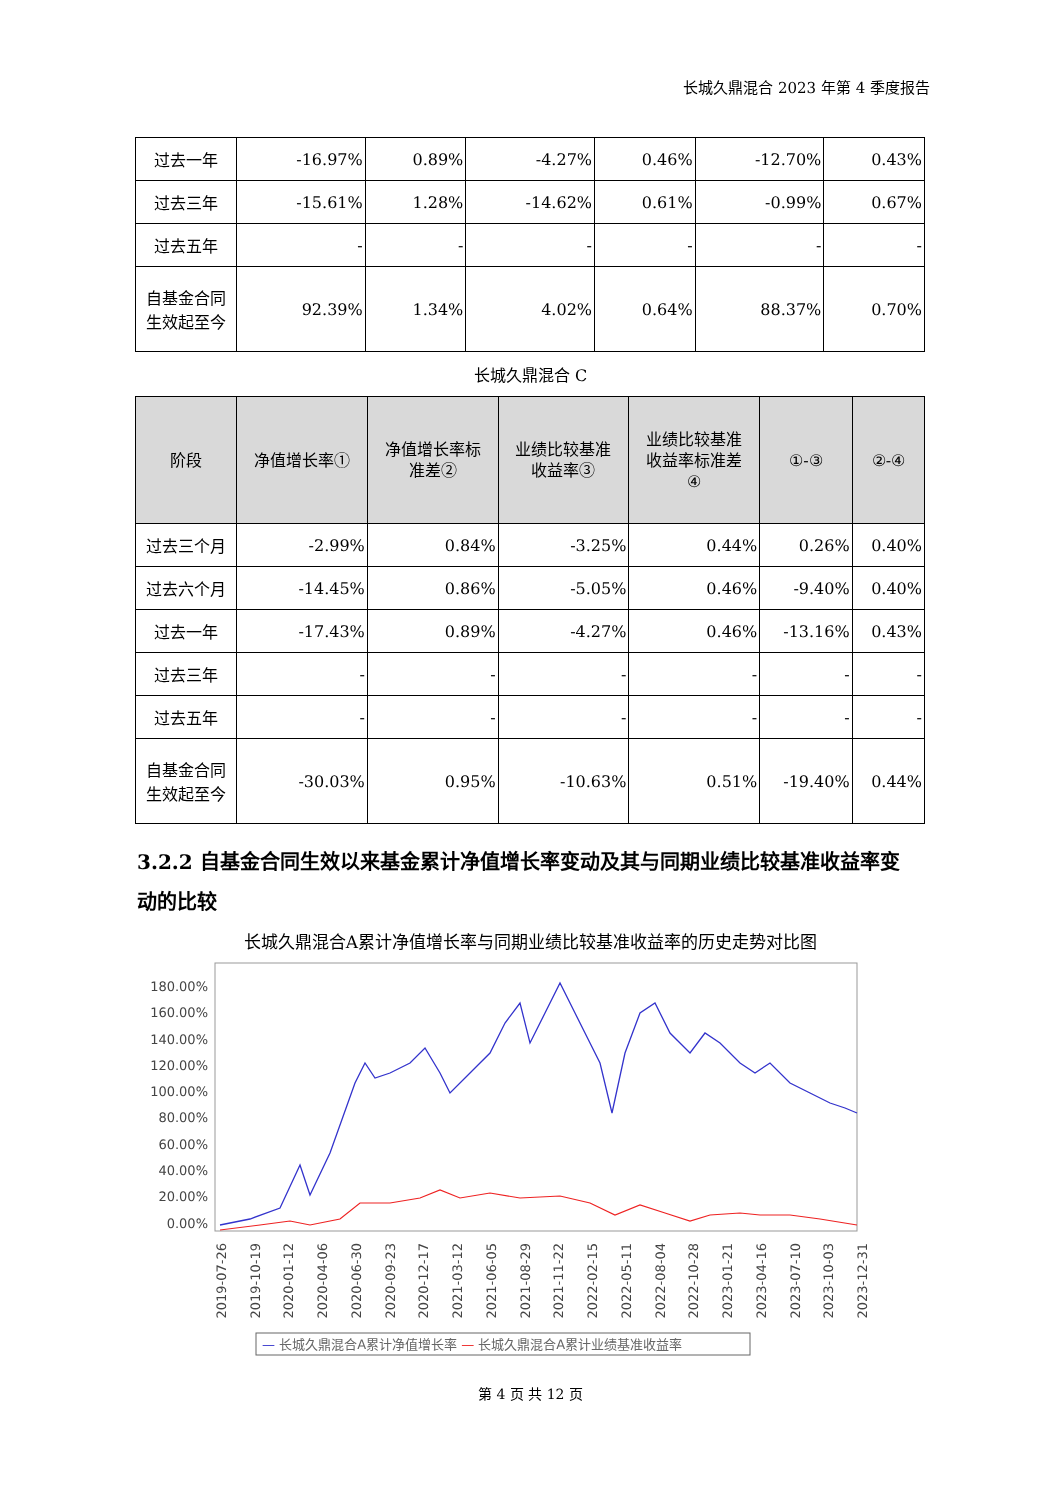长城久鼎混合 2023 年第 4 季度报告
| 过去一年 | -16.97% | 0.89% | -4.27% | 0.46% | -12.70% | 0.43% |
| 过去三年 | -15.61% | 1.28% | -14.62% | 0.61% | -0.99% | 0.67% |
| 过去五年 | - | - | - | - | - | - |
| 自基金合同 生效起至今 | 92.39% | 1.34% | 4.02% | 0.64% | 88.37% | 0.70% |
长城久鼎混合 C
| 阶段 | 净值增长率① | 净值增长率标 准差② | 业绩比较基准 收益率③ | 业绩比较基准 收益率标准差 ④ | ①-③ | ②-④ |
| --- | --- | --- | --- | --- | --- | --- |
| 过去三个月 | -2.99% | 0.84% | -3.25% | 0.44% | 0.26% | 0.40% |
| 过去六个月 | -14.45% | 0.86% | -5.05% | 0.46% | -9.40% | 0.40% |
| 过去一年 | -17.43% | 0.89% | -4.27% | 0.46% | -13.16% | 0.43% |
| 过去三年 | - | - | - | - | - | - |
| 过去五年 | - | - | - | - | - | - |
| 自基金合同 生效起至今 | -30.03% | 0.95% | -10.63% | 0.51% | -19.40% | 0.44% |
3.2.2 自基金合同生效以来基金累计净值增长率变动及其与同期业绩比较基准收益率变动的比较
长城久鼎混合A累计净值增长率与同期业绩比较基准收益率的历史走势对比图
180.00%
160.00%
140.00%
120.00%
100.00%
80.00%
60.00%
40.00%
20.00%
0.00%
2019-07-26
2019-10-19
2020-01-12
2020-04-06
2020-06-30
2020-09-23
2020-12-17
2021-03-12
2021-06-05
2021-08-29
2021-11-22
2022-02-15
2022-05-11
2022-08-04
2022-10-28
2023-01-21
2023-04-16
2023-07-10
2023-10-03
2023-12-31
— 长城久鼎混合A累计净值增长率 — 长城久鼎混合A累计业绩基准收益率
第 4 页 共 12 页